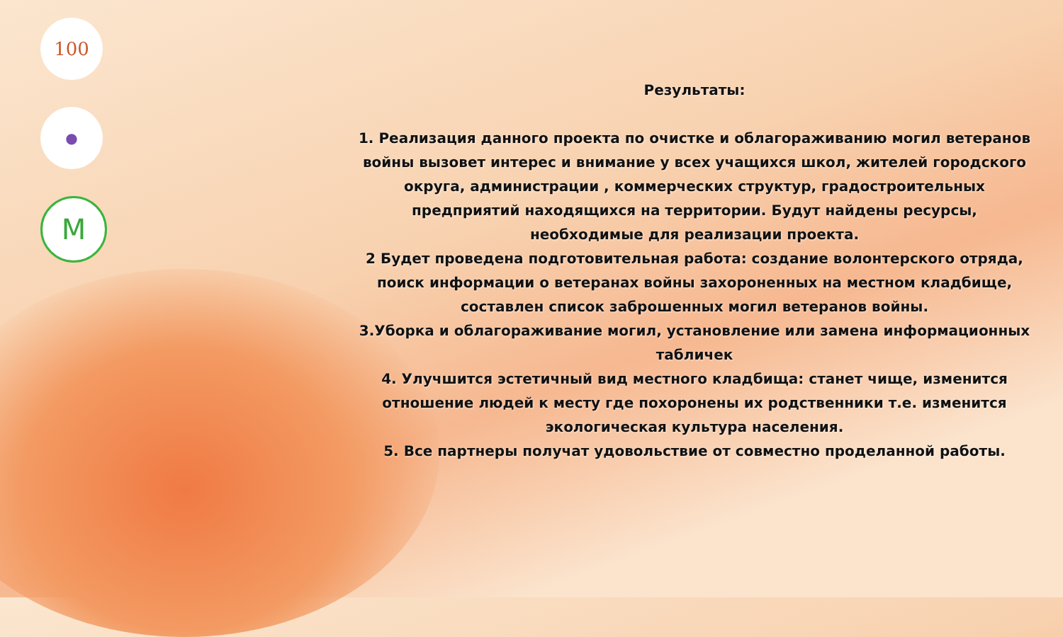100
●
M
Результаты:
1. Реализация данного проекта по очистке и облагораживанию могил ветеранов войны вызовет интерес и внимание у всех учащихся школ, жителей городского округа, администрации , коммерческих структур, градостроительных предприятий находящихся на территории. Будут найдены ресурсы, необходимые для реализации проекта.
2 Будет проведена подготовительная работа: создание волонтерского отряда, поиск информации о ветеранах войны захороненных на местном кладбище, составлен список заброшенных могил ветеранов войны.
3.Уборка и облагораживание могил, установление или замена информационных табличек
4. Улучшится эстетичный вид местного кладбища: станет чище, изменится отношение людей к месту где похоронены их родственники т.е. изменится экологическая культура населения.
5. Все партнеры получат удовольствие от совместно проделанной работы.